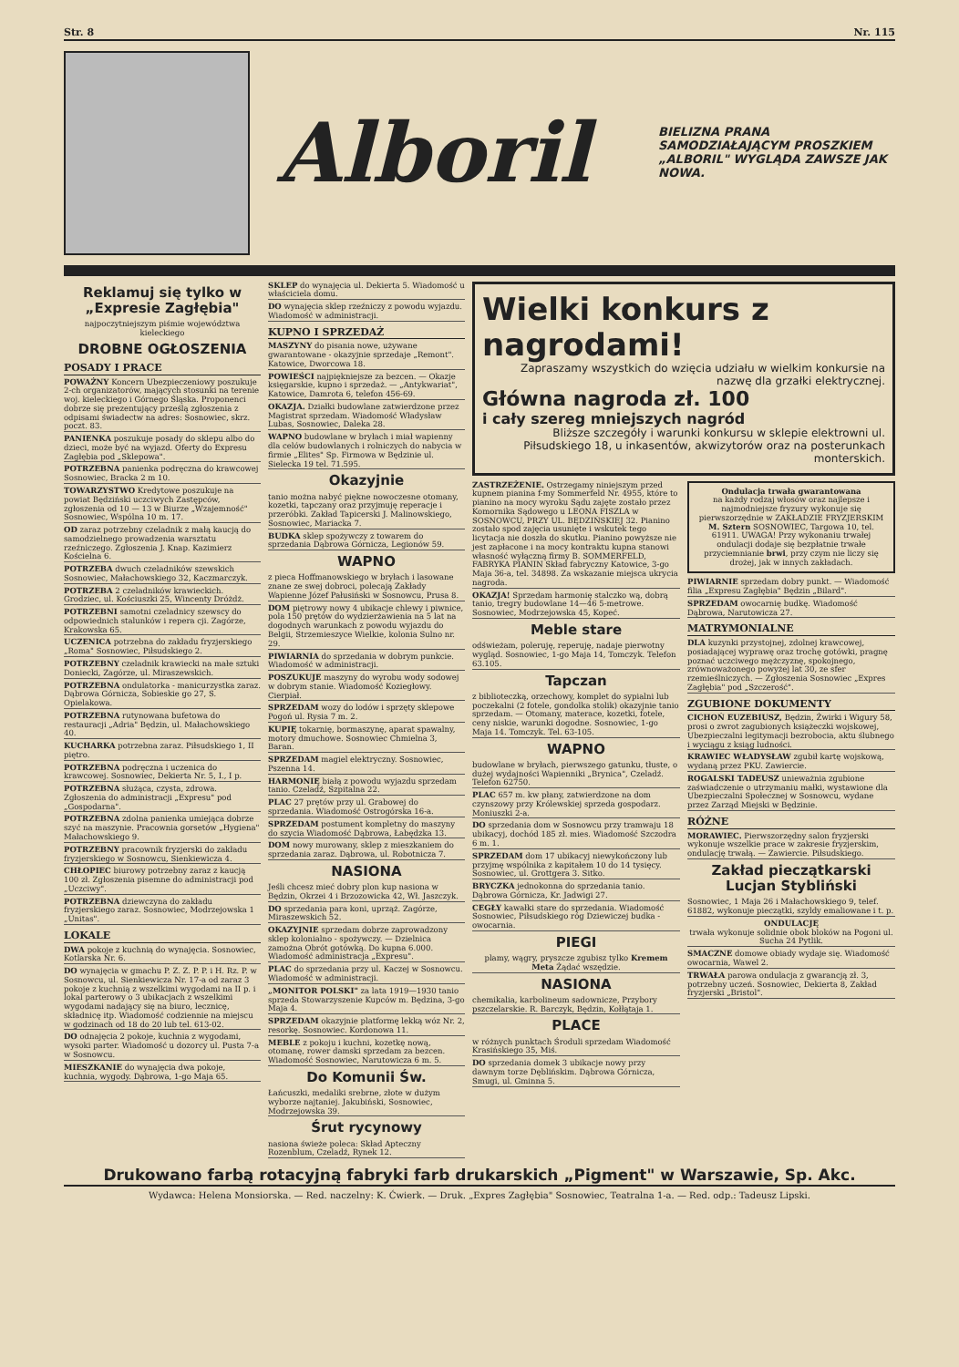Str. 8 Nr. 115
Alboril
BIELIZNA PRANA SAMODZIAŁAJĄCYM PROSZKIEM „ALBORIL" WYGLĄDA ZAWSZE JAK NOWA.
Reklamuj się tylko w „Expresie Zagłębia"
najpoczytniejszym piśmie województwa kieleckiego
DROBNE OGŁOSZENIA
POSADY I PRACE
POWAŻNY Koncern Ubezpieczeniowy poszukuje 2-ch organizatorów, mających stosunki na terenie woj. kieleckiego i Górnego Śląska. Proponenci dobrze się prezentujący prześlą zgłoszenia z odpisami świadectw na adres: Sosnowiec, skrz. poczt. 83.
PANIENKA poszukuje posady do sklepu albo do dzieci, może być na wyjazd. Oferty do Expresu Zagłębia pod „Sklepowa".
POTRZEBNA panienka podręczna do krawcowej Sosnowiec, Bracka 2 m 10.
TOWARZYSTWO Kredytowe poszukuje na powiat Będziński uczciwych Zastępców, zgłoszenia od 10 — 13 w Biurze „Wzajemność" Sosnowiec, Wspólna 10 m. 17.
OD zaraz potrzebny czeladnik z małą kaucją do samodzielnego prowadzenia warsztatu rzeźniczego. Zgłoszenia J. Knap. Kazimierz Kościelna 6.
POTRZEBA dwuch czeladników szewskich Sosnowiec, Małachowskiego 32, Kaczmarczyk.
POTRZEBA 2 czeladników krawieckich. Grodziec, ul. Kościuszki 25, Wincenty Dróżdż.
POTRZEBNI samotni czeladnicy szewscy do odpowiednich stalunków i repera cji. Zagórze, Krakowska 65.
UCZENICA potrzebna do zakładu fryzjerskiego „Roma" Sosnowiec, Piłsudskiego 2.
POTRZEBNY czeladnik krawiecki na małe sztuki Doniecki, Zagórze, ul. Miraszewskich.
POTRZEBNA ondulatorka - manicurzystka zaraz. Dąbrowa Górnicza, Sobieskie go 27, S. Opielakowa.
POTRZEBNA rutynowana bufetowa do restauracji „Adria" Będzin, ul. Małachowskiego 40.
KUCHARKA potrzebna zaraz. Piłsudskiego 1, II piętro.
POTRZEBNA podręczna i uczenica do krawcowej. Sosnowiec, Dekierta Nr. 5, I., I p.
POTRZEBNA służąca, czysta, zdrowa. Zgłoszenia do administracji „Expresu" pod „Gospodarna".
POTRZEBNA zdolna panienka umiejąca dobrze szyć na maszynie. Pracownia gorsetów „Hygiena" Małachowskiego 9.
POTRZEBNY pracownik fryzjerski do zakładu fryzjerskiego w Sosnowcu, Sienkiewicza 4.
CHŁOPIEC biurowy potrzebny zaraz z kaucją 100 zł. Zgłoszenia pisemne do administracji pod „Uczciwy".
POTRZEBNA dziewczyna do zakładu fryzjerskiego zaraz. Sosnowiec, Modrzejowska 1 „Unitas".
LOKALE
DWA pokoje z kuchnią do wynajęcia. Sosnowiec, Kotlarska Nr. 6.
DO wynajęcia w gmachu P. Z. Z. P. P. i H. Rz. P. w Sosnowcu, ul. Sienkiewicza Nr. 17-a od zaraz 3 pokoje z kuchnią z wszelkimi wygodami na II p. i lokal parterowy o 3 ubikacjach z wszelkimi wygodami nadający się na biuro, lecznicę, składnicę itp. Wiadomość codziennie na miejscu w godzinach od 18 do 20 lub tel. 613-02.
DO odnajęcia 2 pokoje, kuchnia z wygodami, wysoki parter. Wiadomość u dozorcy ul. Pusta 7-a w Sosnowcu.
MIESZKANIE do wynajęcia dwa pokoje, kuchnia, wygody. Dąbrowa, 1-go Maja 65.
SKLEP do wynajęcia ul. Dekierta 5. Wiadomość u właściciela domu.
DO wynajęcia sklep rzeźniczy z powodu wyjazdu. Wiadomość w administracji.
KUPNO I SPRZEDAŻ
MASZYNY do pisania nowe, używane gwarantowane - okazyjnie sprzedaje „Remont". Katowice, Dworcowa 18.
POWIEŚCI najpiękniejsze za bezcen. — Okazje księgarskie, kupno i sprzedaż. — „Antykwariat", Katowice, Damrota 6, telefon 456-69.
OKAZJA. Działki budowlane zatwierdzone przez Magistrat sprzedam. Wiadomość Władysław Lubas, Sosnowiec, Daleka 28.
WAPNO budowlane w bryłach i miał wapienny dla celów budowlanych i rolniczych do nabycia w firmie „Elites" Sp. Firmowa w Będzinie ul. Sielecka 19 tel. 71.595.
Okazyjnie
tanio można nabyć piękne nowoczesne otomany, kozetki, tapczany oraz przyjmuję reperacje i przeróbki. Zakład Tapicerski J. Malinowskiego, Sosnowiec, Mariacka 7.
BUDKA sklep spożywczy z towarem do sprzedania Dąbrowa Górnicza, Legionów 59.
WAPNO
z pieca Hoffmanowskiego w bryłach i lasowane znane ze swej dobroci, polecają Zakłady Wapienne Józef Pałusiński w Sosnowcu, Prusa 8.
DOM piętrowy nowy 4 ubikacje chlewy i piwnice, pola 150 prętów do wydzierżawienia na 5 lat na dogodnych warunkach z powodu wyjazdu do Belgii, Strzemieszyce Wielkie, kolonia Sulno nr. 29.
PIWIARNIA do sprzedania w dobrym punkcie. Wiadomość w administracji.
POSZUKUJE maszyny do wyrobu wody sodowej w dobrym stanie. Wiadomość Koziegłowy. Cierpiał.
SPRZEDAM wozy do lodów i sprzęty sklepowe Pogoń ul. Rysia 7 m. 2.
KUPIĘ tokarnię, bormaszynę, aparat spawalny, motory dmuchowe. Sosnowiec Chmielna 3, Baran.
SPRZEDAM magiel elektryczny. Sosnowiec, Pszenna 14.
HARMONIĘ białą z powodu wyjazdu sprzedam tanio. Czeladź, Szpitalna 22.
PLAC 27 prętów przy ul. Grabowej do sprzedania. Wiadomość Ostrogórska 16-a.
SPRZEDAM postument kompletny do maszyny do szycia Wiadomość Dąbrowa, Łabędzka 13.
DOM nowy murowany, sklep z mieszkaniem do sprzedania zaraz. Dąbrowa, ul. Robotnicza 7.
NASIONA
Jeśli chcesz mieć dobry plon kup nasiona w Będzin, Okrzei 4 i Brzozowicka 42, Wł. Jaszczyk.
DO sprzedania para koni, uprząż. Zagórze, Miraszewskich 52.
OKAZYJNIE sprzedam dobrze zaprowadzony sklep kolonialno - spożywczy. — Dzielnica zamożna Obrót gotówką. Do kupna 6.000. Wiadomość administracja „Expresu".
PLAC do sprzedania przy ul. Kaczej w Sosnowcu. Wiadomość w administracji.
„MONITOR POLSKI" za lata 1919—1930 tanio sprzeda Stowarzyszenie Kupców m. Będzina, 3-go Maja 4.
SPRZEDAM okazyjnie platformę lekką wóz Nr. 2, resorkę. Sosnowiec. Kordonowa 11.
MEBLE z pokoju i kuchni, kozetkę nową, otomanę, rower damski sprzedam za bezcen. Wiadomość Sosnowiec, Narutowicza 6 m. 5.
Do Komunii Św.
Łańcuszki, medaliki srebrne, złote w dużym wyborze najtaniej. Jakubiński, Sosnowiec, Modrzejowska 39.
Śrut rycynowy
nasiona świeże poleca: Skład Apteczny Rozenblum, Czeladź, Rynek 12.
Wielki konkurs z nagrodami!
Zapraszamy wszystkich do wzięcia udziału w wielkim konkursie na nazwę dla grzałki elektrycznej.
Główna nagroda zł. 100
i cały szereg mniejszych nagród
Bliższe szczegóły i warunki konkursu w sklepie elektrowni ul. Piłsudskiego 18, u inkasentów, akwizytorów oraz na posterunkach monterskich.
ZASTRZEŻENIE. Ostrzegamy niniejszym przed kupnem pianina f-my Sommerfeld Nr. 4955, które to pianino na mocy wyroku Sądu zajęte zostało przez Komornika Sądowego u LEONA FISZLA w SOSNOWCU, PRZY UL. BĘDZIŃSKIEJ 32. Pianino zostało spod zajęcia usunięte i wskutek tego licytacja nie doszła do skutku. Pianino powyższe nie jest zapłacone i na mocy kontraktu kupna stanowi własność wyłączną firmy B. SOMMERFELD, FABRYKA PIANIN Skład fabryczny Katowice, 3-go Maja 36-a, tel. 34898. Za wskazanie miejsca ukrycia nagroda.
OKAZJA! Sprzedam harmonię stalczko wą, dobrą tanio, tregry budowlane 14—46 5-metrowe. Sosnowiec, Modrzejowska 45, Kopeć.
Meble stare
odświeżam, poleruję, reperuję, nadaje pierwotny wygląd. Sosnowiec, 1-go Maja 14, Tomczyk. Telefon 63.105.
Tapczan
z biblioteczką, orzechowy, komplet do sypialni lub poczekalni (2 fotele, gondolka stolik) okazyjnie tanio sprzedam. — Otomany, materace, kozetki, fotele, ceny niskie, warunki dogodne. Sosnowiec, 1-go Maja 14. Tomczyk. Tel. 63-105.
WAPNO
budowlane w bryłach, pierwszego gatunku, tłuste, o dużej wydajności Wapienniki „Brynica", Czeladź. Telefon 62750.
PLAC 657 m. kw płany, zatwierdzone na dom czynszowy przy Królewskiej sprzeda gospodarz. Moniuszki 2-a.
DO sprzedania dom w Sosnowcu przy tramwaju 18 ubikacyj, dochód 185 zł. mies. Wiadomość Szczodra 6 m. 1.
SPRZEDAM dom 17 ubikacyj niewykończony lub przyjmę wspólnika z kapitałem 10 do 14 tysięcy. Sosnowiec, ul. Grottgera 3. Sitko.
BRYCZKA jednokonna do sprzedania tanio. Dąbrowa Górnicza, Kr. Jadwigi 27.
CEGŁY kawałki stare do sprzedania. Wiadomość Sosnowiec, Piłsudskiego róg Dziewiczej budka - owocarnia.
PIEGI
plamy, wągry, pryszcze zgubisz tylko Kremem Meta Żądać wszędzie.
NASIONA
chemikalia, karbolineum sadownicze, Przybory pszczelarskie. R. Barczyk, Będzin, Kołłątaja 1.
PLACE
w różnych punktach Środuli sprzedam Wiadomość Krasińskiego 35, Miś.
DO sprzedania domek 3 ubikacje nowy przy dawnym torze Dęblińskim. Dąbrowa Górnicza, Smugi, ul. Gminna 5.
Ondulacja trwała gwarantowana
na każdy rodzaj włosów oraz najlepsze i najmodniejsze fryzury wykonuje się pierwszorzędnie w ZAKŁADZIE FRYZJERSKIM M. Sztern SOSNOWIEC, Targowa 10, tel. 61911. UWAGA! Przy wykonaniu trwałej ondulacji dodaje się bezpłatnie trwałe przyciemnianie brwi, przy czym nie liczy się drożej, jak w innych zakładach.
PIWIARNIE sprzedam dobry punkt. — Wiadomość filia „Expresu Zagłębia" Będzin „Bilard".
SPRZEDAM owocarnię budkę. Wiadomość Dąbrowa, Narutowicza 27.
MATRYMONIALNE
DLA kuzynki przystojnej, zdolnej krawcowej, posiadającej wyprawę oraz trochę gotówki, pragnę poznać uczciwego mężczyznę, spokojnego, zrównoważonego powyżej lat 30, ze sfer rzemieślniczych. — Zgłoszenia Sosnowiec „Expres Zagłębia" pod „Szczerość".
ZGUBIONE DOKUMENTY
CICHOŃ EUZEBIUSZ, Będzin, Żwirki i Wigury 58, prosi o zwrot zagubionych książeczki wojskowej, Ubezpieczalni legitymacji bezrobocia, aktu ślubnego i wyciągu z ksiąg ludności.
KRAWIEC WŁADYSŁAW zgubił kartę wojskową, wydaną przez PKU. Zawiercie.
ROGALSKI TADEUSZ unieważnia zgubione zaświadczenie o utrzymaniu małki, wystawione dla Ubezpieczalni Społecznej w Sosnowcu, wydane przez Zarząd Miejski w Będzinie.
RÓŻNE
MORAWIEC. Pierwszorzędny salon fryzjerski wykonuje wszelkie prace w zakresie fryzjerskim, ondulację trwałą. — Zawiercie. Piłsudskiego.
Zakład pieczątkarski Lucjan Stybliński
Sosnowiec, 1 Maja 26 i Małachowskiego 9, telef. 61882, wykonuje pieczątki, szyldy emaliowane i t. p.
ONDULACJĘ
trwała wykonuje solidnie obok bloków na Pogoni ul. Sucha 24 Pytlik.
SMACZNE domowe obiady wydaje się. Wiadomość owocarnia, Wawel 2.
TRWAŁA parowa ondulacja z gwarancją zł. 3, potrzebny uczeń. Sosnowiec, Dekierta 8, Zakład fryzjerski „Bristol".
Drukowano farbą rotacyjną fabryki farb drukarskich „Pigment" w Warszawie, Sp. Akc.
Wydawca: Helena Monsiorska. — Red. naczelny: K. Ćwierk. — Druk. „Expres Zagłębia" Sosnowiec, Teatralna 1-a. — Red. odp.: Tadeusz Lipski.